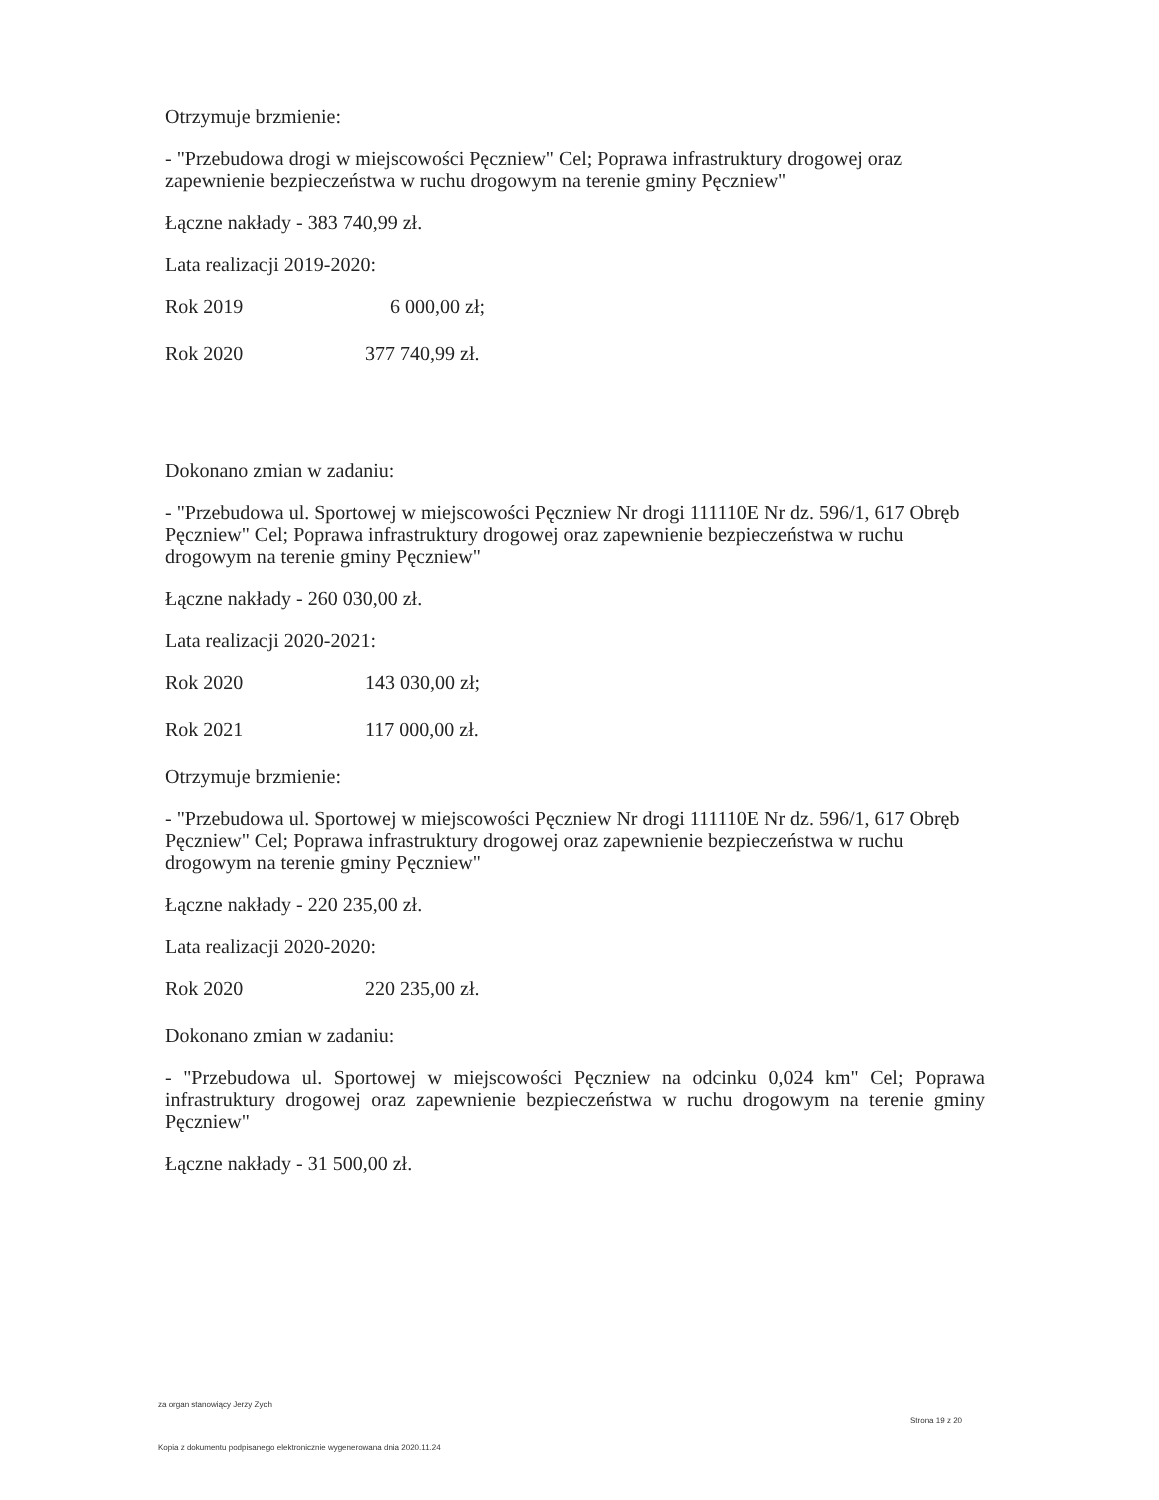Otrzymuje brzmienie:
- "Przebudowa drogi w miejscowości Pęczniew" Cel; Poprawa infrastruktury drogowej oraz zapewnienie bezpieczeństwa w ruchu drogowym na terenie gminy Pęczniew"
Łączne nakłady - 383 740,99 zł.
Lata realizacji 2019-2020:
Rok 2019 6 000,00 zł;
Rok 2020 377 740,99 zł.
Dokonano zmian w zadaniu:
- "Przebudowa ul. Sportowej w miejscowości Pęczniew Nr drogi 111110E Nr dz. 596/1, 617 Obręb Pęczniew" Cel; Poprawa infrastruktury drogowej oraz zapewnienie bezpieczeństwa w ruchu drogowym na terenie gminy Pęczniew"
Łączne nakłady - 260 030,00 zł.
Lata realizacji 2020-2021:
Rok 2020 143 030,00 zł;
Rok 2021 117 000,00 zł.
Otrzymuje brzmienie:
- "Przebudowa ul. Sportowej w miejscowości Pęczniew Nr drogi 111110E Nr dz. 596/1, 617 Obręb Pęczniew" Cel; Poprawa infrastruktury drogowej oraz zapewnienie bezpieczeństwa w ruchu drogowym na terenie gminy Pęczniew"
Łączne nakłady - 220 235,00 zł.
Lata realizacji 2020-2020:
Rok 2020 220 235,00 zł.
Dokonano zmian w zadaniu:
- "Przebudowa ul. Sportowej w miejscowości Pęczniew na odcinku 0,024 km" Cel; Poprawa infrastruktury drogowej oraz zapewnienie bezpieczeństwa w ruchu drogowym na terenie gminy Pęczniew"
Łączne nakłady - 31 500,00 zł.
za organ stanowiący Jerzy Zych
Strona 19 z 20
Kopia z dokumentu podpisanego elektronicznie wygenerowana dnia 2020.11.24